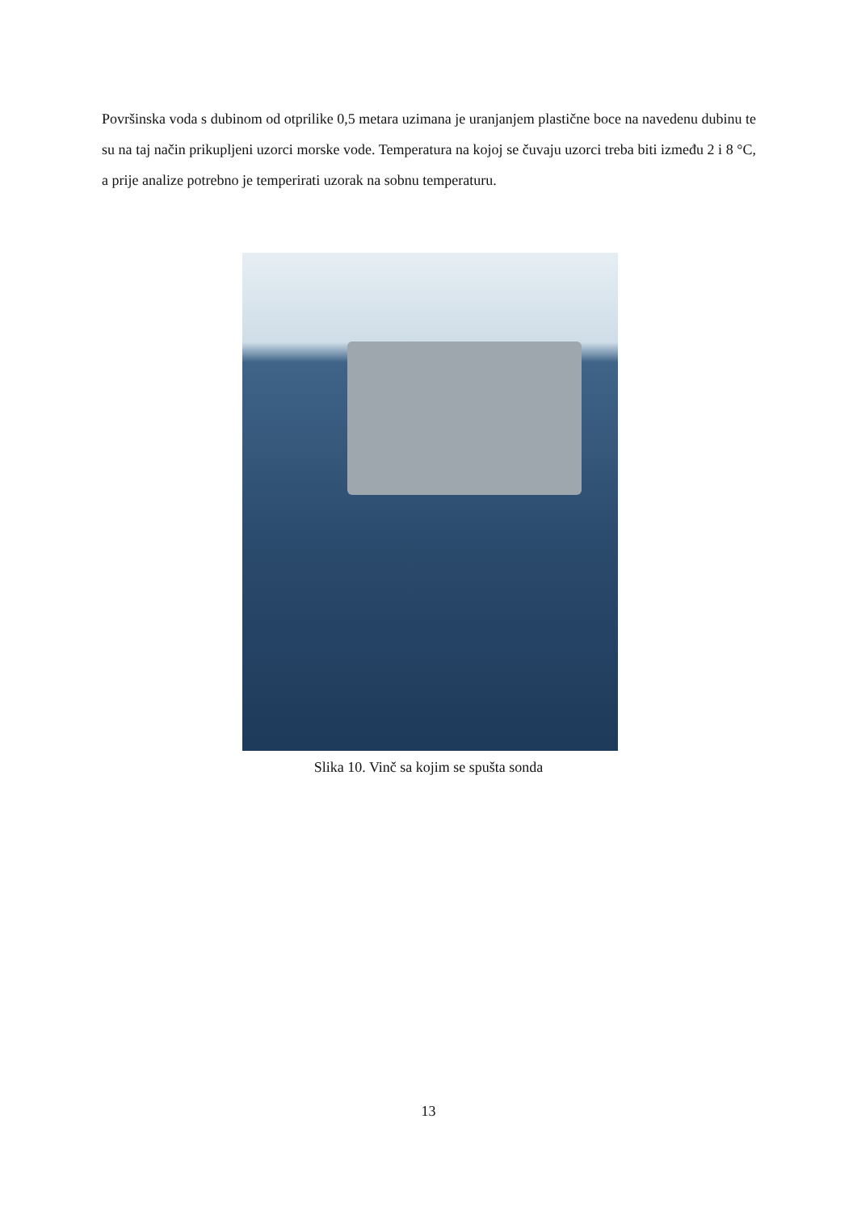Površinska voda s dubinom od otprilike 0,5 metara uzimana je uranjanjem plastične boce na navedenu dubinu te su na taj način prikupljeni uzorci morske vode. Temperatura na kojoj se čuvaju uzorci treba biti između 2 i 8 °C, a prije analize potrebno je temperirati uzorak na sobnu temperaturu.
Slika 10. Vinč sa kojim se spušta sonda
13